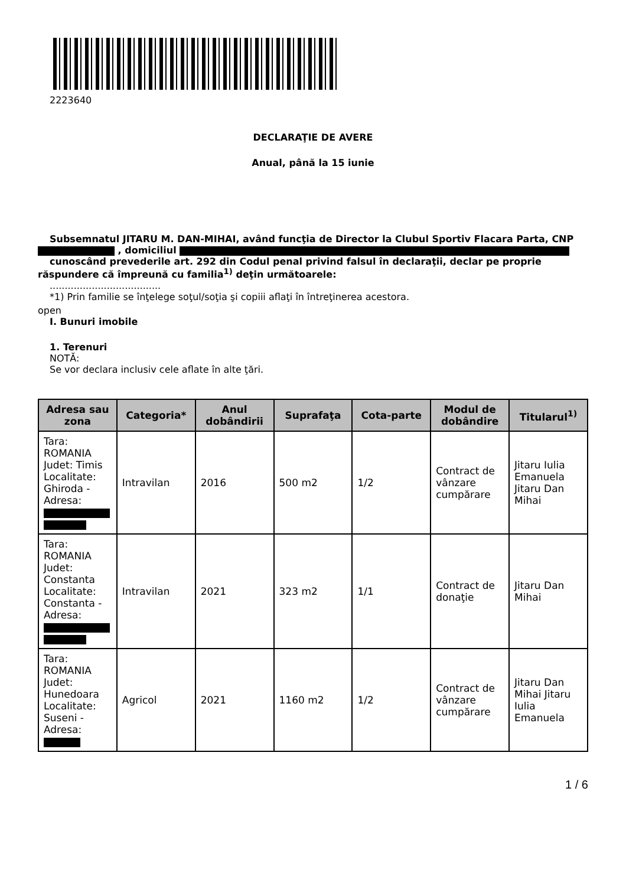2223640
DECLARAŢIE DE AVERE
Anual, până la 15 iunie
Subsemnatul JITARU M. DAN-MIHAI, având funcţia de Director la Clubul Sportiv Flacara Parta, CNP
, domiciliul
cunoscând prevederile art. 292 din Codul penal privind falsul în declaraţii, declar pe proprie
răspundere că împreună cu familia<sup>1)</sup> deţin următoarele:
.....................................
*1) Prin familie se înţelege soţul/soţia şi copiii aflaţi în întreţinerea acestora.
open
I. Bunuri imobile
1. Terenuri
NOTĂ:
Se vor declara inclusiv cele aflate în alte ţări.
| Adresa sau zona | Categoria* | Anul dobândirii | Suprafaţa | Cota-parte | Modul de dobândire | Titularul<sup>1)</sup> |
| --- | --- | --- | --- | --- | --- | --- |
| Tara: ROMANIA Judet: Timis Localitate: Ghiroda - Adresa: | Intravilan | 2016 | 500 m2 | 1/2 | Contract de vânzare cumpărare | Jitaru Iulia Emanuela Jitaru Dan Mihai |
| Tara: ROMANIA Judet: Constanta Localitate: Constanta - Adresa: | Intravilan | 2021 | 323 m2 | 1/1 | Contract de donaţie | Jitaru Dan Mihai |
| Tara: ROMANIA Judet: Hunedoara Localitate: Suseni - Adresa: | Agricol | 2021 | 1160 m2 | 1/2 | Contract de vânzare cumpărare | Jitaru Dan Mihai Jitaru Iulia Emanuela |
1 / 6